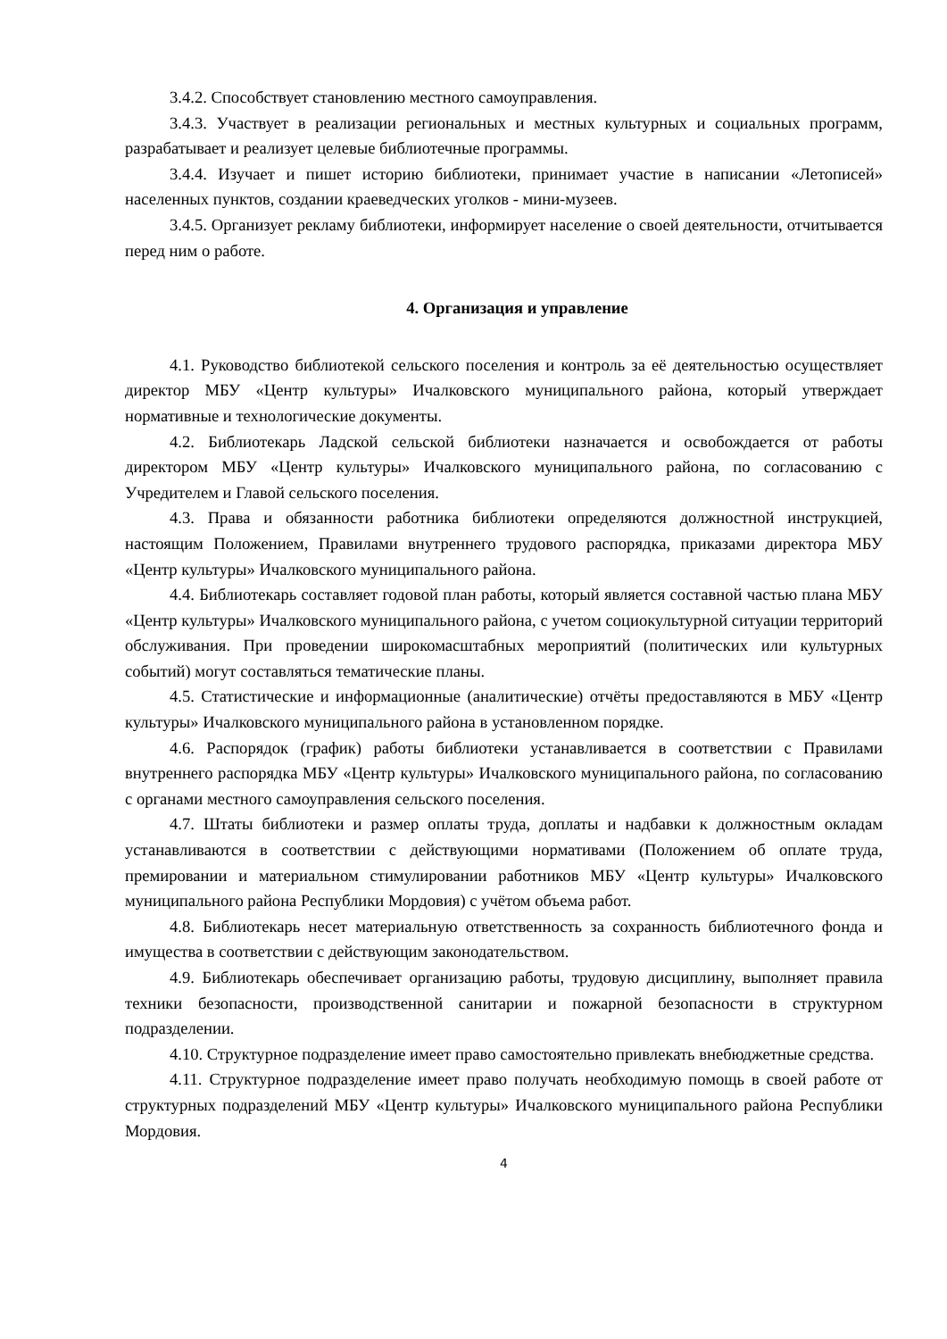3.4.2. Способствует становлению местного самоуправления.
3.4.3. Участвует в реализации региональных и местных культурных и социальных программ, разрабатывает и реализует целевые библиотечные программы.
3.4.4. Изучает и пишет историю библиотеки, принимает участие в написании «Летописей» населенных пунктов, создании краеведческих уголков - мини-музеев.
3.4.5. Организует рекламу библиотеки, информирует население о своей деятельности, отчитывается перед ним о работе.
4. Организация и управление
4.1. Руководство библиотекой сельского поселения и контроль за её деятельностью осуществляет директор МБУ «Центр культуры» Ичалковского муниципального района, который утверждает нормативные и технологические документы.
4.2. Библиотекарь Ладской сельской библиотеки назначается и освобождается от работы директором МБУ «Центр культуры» Ичалковского муниципального района, по согласованию с Учредителем и Главой сельского поселения.
4.3. Права и обязанности работника библиотеки определяются должностной инструкцией, настоящим Положением, Правилами внутреннего трудового распорядка, приказами директора МБУ «Центр культуры» Ичалковского муниципального района.
4.4. Библиотекарь составляет годовой план работы, который является составной частью плана МБУ «Центр культуры» Ичалковского муниципального района, с учетом социокультурной ситуации территорий обслуживания. При проведении широкомасштабных мероприятий (политических или культурных событий) могут составляться тематические планы.
4.5. Статистические и информационные (аналитические) отчёты предоставляются в МБУ «Центр культуры» Ичалковского муниципального района в установленном порядке.
4.6. Распорядок (график) работы библиотеки устанавливается в соответствии с Правилами внутреннего распорядка МБУ «Центр культуры» Ичалковского муниципального района, по согласованию с органами местного самоуправления сельского поселения.
4.7. Штаты библиотеки и размер оплаты труда, доплаты и надбавки к должностным окладам устанавливаются в соответствии с действующими нормативами (Положением об оплате труда, премировании и материальном стимулировании работников МБУ «Центр культуры» Ичалковского муниципального района Республики Мордовия) с учётом объема работ.
4.8. Библиотекарь несет материальную ответственность за сохранность библиотечного фонда и имущества в соответствии с действующим законодательством.
4.9. Библиотекарь обеспечивает организацию работы, трудовую дисциплину, выполняет правила техники безопасности, производственной санитарии и пожарной безопасности в структурном подразделении.
4.10. Структурное подразделение имеет право самостоятельно привлекать внебюджетные средства.
4.11. Структурное подразделение имеет право получать необходимую помощь в своей работе от структурных подразделений МБУ «Центр культуры» Ичалковского муниципального района Республики Мордовия.
4